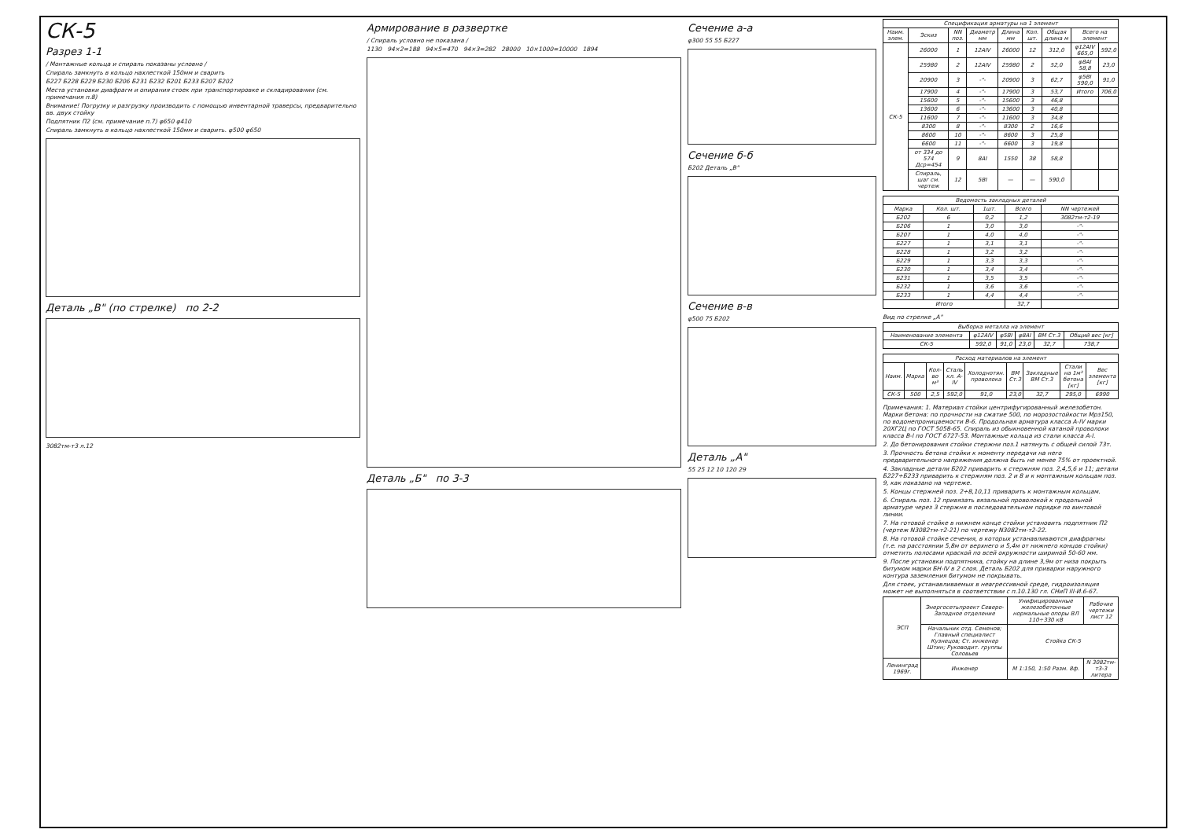СК-5
Разрез 1-1
/ Монтажные кольца и спираль показаны условно /
Спираль замкнуть в кольцо нахлесткой 150мм и сварить
Б227 Б228 Б229 Б230 Б206 Б231 Б232 Б201 Б233 Б207 Б202
Места установки диафрагм и опирания стоек при транспортировке и складировании (см. примечания п.8)
Внимание! Погрузку и разгрузку производить с помощью инвентарной траверсы, предварительно вв. двух стойку
Подпятник П2 (см. примечание п.7) φ650 φ410
Спираль замкнуть в кольцо нахлесткой 150мм и сварить. φ500 φ650
Деталь „В" (по стрелке) по 2-2
3082тм-т3 л.12
Армирование в развертке
/ Спираль условно не показана /
1130 94×2=188 94×5=470 94×3=282 28000 10×1000=10000 1894
Деталь „Б" по 3-3
Сечение а-а
φ300 55 55 Б227
Сечение б-б
Б202 Деталь „В"
Сечение в-в
φ500 75 Б202
Деталь „А"
55 25 12 10 120 29
| Спецификация арматуры на 1 элемент | | | | | | | | |
| --- | --- | --- | --- | --- | --- | --- | --- | --- |
| Наим. элем. | Эскиз | NN поз. | Диаметр мм | Длина мм | Кол. шт. | Общая длина м | Всего на элемент | |
| СК-5 | 26000 | 1 | 12AIV | 26000 | 12 | 312,0 | φ12AIV 665,0 | 592,0 |
| | 25980 | 2 | 12AIV | 25980 | 2 | 52,0 | φ8AI 58,8 | 23,0 |
| | 20900 | 3 | -"- | 20900 | 3 | 62,7 | φ5BI 590,0 | 91,0 |
| | 17900 | 4 | -"- | 17900 | 3 | 53,7 | Итого | 706,0 |
| | 15600 | 5 | -"- | 15600 | 3 | 46,8 | | |
| | 13600 | 6 | -"- | 13600 | 3 | 40,8 | | |
| | 11600 | 7 | -"- | 11600 | 3 | 34,8 | | |
| | 8300 | 8 | -"- | 8300 | 2 | 16,6 | | |
| | 8600 | 10 | -"- | 8600 | 3 | 25,8 | | |
| | 6600 | 11 | -"- | 6600 | 3 | 19,8 | | |
| | от 334 до 574 Дср=454 | 9 | 8AI | 1550 | 38 | 58,8 | | |
| | Спираль, шаг см. чертеж | 12 | 5BI | — | — | 590,0 | | |
| Ведомость закладных деталей | | | | |
| --- | --- | --- | --- | --- |
| Марка | Кол. шт. | 1шт. | Всего | NN чертежей |
| Б202 | 6 | 0,2 | 1,2 | 3082тм-т2-19 |
| Б206 | 1 | 3,0 | 3,0 | -"- |
| Б207 | 1 | 4,0 | 4,0 | -"- |
| Б227 | 1 | 3,1 | 3,1 | -"- |
| Б228 | 1 | 3,2 | 3,2 | -"- |
| Б229 | 1 | 3,3 | 3,3 | -"- |
| Б230 | 1 | 3,4 | 3,4 | -"- |
| Б231 | 1 | 3,5 | 3,5 | -"- |
| Б232 | 1 | 3,6 | 3,6 | -"- |
| Б233 | 1 | 4,4 | 4,4 | -"- |
| Итого | | | 32,7 | |
Вид по стрелке „А"
| Выборка металла на элемент | | | | | |
| --- | --- | --- | --- | --- | --- |
| Наименование элемента | φ12AIV | φ5BI | φ8AI | ВМ Ст.3 | Общий вес [кг] |
| СК-5 | 592,0 | 91,0 | 23,0 | 32,7 | 738,7 |
| Расход материалов на элемент | | | | | | | | |
| --- | --- | --- | --- | --- | --- | --- | --- | --- |
| Наим. | Марка | Кол-во м³ | Сталь кл. А-IV | Холоднотян. проволока | ВМ Ст.3 | Закладные ВМ Ст.3 | Стали на 1м³ бетона [кг] | Вес элемента [кг] |
| СК-5 | 500 | 2,5 | 592,0 | 91,0 | 23,0 | 32,7 | 295,0 | 6990 |
Примечания: 1. Материал стойки центрифугированный железобетон. Марки бетона: по прочности на сжатие 500, по морозостойкости Мрз150, по водонепроницаемости В-6. Продольная арматура класса А-IV марки 20ХГ2Ц по ГОСТ 5058-65. Спираль из обыкновенной катаной проволоки класса В-I по ГОСТ 6727-53. Монтажные кольца из стали класса А-I.
2. До бетонирования стойки стержни поз.1 натянуть с общей силой 73т.
3. Прочность бетона стойки к моменту передачи на него предварительного напряжения должна быть не менее 75% от проектной.
4. Закладные детали Б202 приварить к стержням поз. 2,4,5,6 и 11; детали Б227÷Б233 приварить к стержням поз. 2 и 8 и к монтажным кольцам поз. 9, как показано на чертеже.
5. Концы стержней поз. 2÷8,10,11 приварить к монтажным кольцам.
6. Спираль поз. 12 привязать вязальной проволокой к продольной арматуре через 3 стержня в последовательном порядке по винтовой линии.
7. На готовой стойке в нижнем конце стойки установить подпятник П2 (чертеж N3082тм-т2-21) по чертежу N3082тм-т2-22.
8. На готовой стойке сечения, в которых устанавливаются диафрагмы (т.е. на расстоянии 5,8м от верхнего и 5,4м от нижнего концов стойки) отметить полосами краской по всей окружности шириной 50-60 мм.
9. После установки подпятника, стойку на длине 3,9м от низа покрыть битумом марки БН-IV в 2 слоя. Деталь Б202 для приварки наружного контура заземления битумом не покрывать.
Для стоек, устанавливаемых в неагрессивной среде, гидроизоляция может не выполняться в соответствии с п.10.130 гл. СНиП III-И.6-67.
| ЭСП | Энергосетьпроект Северо-Западное отделение | Унифицированные железобетонные нормальные опоры ВЛ 110÷330 кВ | | Рабочие чертежи лист 12 |
| | Начальник отд. Семенов; Главный специалист Кузнецов; Ст. инженер Штин; Руководит. группы Соловьев | Стойка СК-5 | | |
| Ленинград 1969г. | Инженер | М 1:150, 1:50 Разм. 8ф. | N 3082тм-т3-3 литера | |